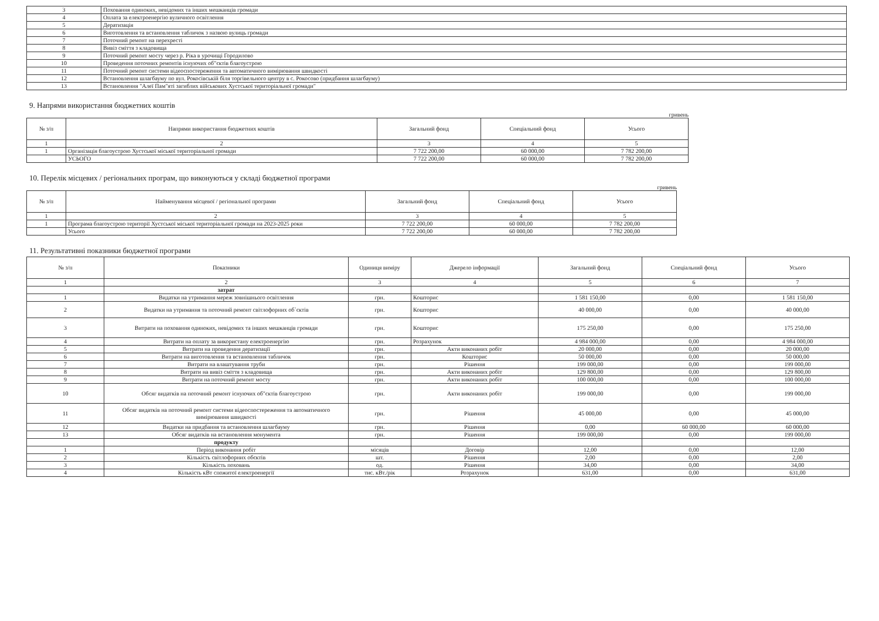| 3 | Поховання одиноких, невідомих та інших мешканців громади |
| 4 | Оплата за електроенергію вуличного освітлення |
| 5 | Дератизація |
| 6 | Виготовлення та встановлення табличок з назвою вулиць громади |
| 7 | Поточний ремонт на перехресті |
| 8 | Вивіз сміття з кладовища |
| 9 | Поточний ремонт мосту через р. Ріка в урочищі Городилово |
| 10 | Проведення поточних ремонтів існуючих об"єктів благоустрою |
| 11 | Поточний ремонт системи відеоспостереження та автоматичного вимірювання швидкості |
| 12 | Встановлення шлагбауму по вул. Рокосівській біля торгівельного центру в с. Рокосово (придбання шлагбауму) |
| 13 | Встановлення "Алеї Пам"яті загиблих військових Хустської територіальної громади" |
9. Напрями використання бюджетних коштів
гривень
| № з/п | Напрями використання бюджетних коштів | Загальний фонд | Спеціальний фонд | Усього |
| --- | --- | --- | --- | --- |
| 1 | 2 | 3 | 4 | 5 |
| 1 | Організація благоустрою Хустської міської територіальної громади | 7 722 200,00 | 60 000,00 | 7 782 200,00 |
| | УСЬОГО | 7 722 200,00 | 60 000,00 | 7 782 200,00 |
10. Перелік місцевих / регіональних програм, що виконуються у складі бюджетної програми
гривень
| № з/п | Найменування місцевої / регіональної програми | Загальний фонд | Спеціальний фонд | Усього |
| --- | --- | --- | --- | --- |
| 1 | 2 | 3 | 4 | 5 |
| 1 | Програма благоустрою території Хустської міської територіальної громади на 2023-2025 роки | 7 722 200,00 | 60 000,00 | 7 782 200,00 |
| | Усього | 7 722 200,00 | 60 000,00 | 7 782 200,00 |
11. Результативні показники бюджетної програми
| № з/п | Показники | Одиниця виміру | Джерело інформації | Загальний фонд | Спеціальний фонд | Усього |
| --- | --- | --- | --- | --- | --- | --- |
| 1 | 2 | 3 | 4 | 5 | 6 | 7 |
| | затрат | | | | | |
| 1 | Видатки на утримання мереж зовнішнього освітлення | грн. | Кошторис | 1 581 150,00 | 0,00 | 1 581 150,00 |
| 2 | Видатки на утримання та поточний ремонт світлофорних об`єктів | грн. | Кошторис | 40 000,00 | 0,00 | 40 000,00 |
| 3 | Витрати на поховання одиноких, невідомих та інших мешканців громади | грн. | Кошторис | 175 250,00 | 0,00 | 175 250,00 |
| 4 | Витрати на оплату за використану електроенергію | грн. | Розрахунок | 4 984 000,00 | 0,00 | 4 984 000,00 |
| 5 | Витрати на проведення дератизації | грн. | Акти виконаних робіт | 20 000,00 | 0,00 | 20 000,00 |
| 6 | Витрати на виготовлення та встановлення табличок | грн. | Кошторис | 50 000,00 | 0,00 | 50 000,00 |
| 7 | Витрати на влаштування труби | грн. | Рішення | 199 000,00 | 0,00 | 199 000,00 |
| 8 | Витрати на вивіз сміття з кладовища | грн. | Акти виконаних робіт | 129 800,00 | 0,00 | 129 800,00 |
| 9 | Витрати на поточний ремонт мосту | грн. | Акти виконаних робіт | 100 000,00 | 0,00 | 100 000,00 |
| 10 | Обсяг видатків на поточний ремонт існуючих об"єктів благоустрою | грн. | Акти виконаних робіт | 199 000,00 | 0,00 | 199 000,00 |
| 11 | Обсяг видатків на поточний ремонт системи відеоспостереження та автоматичного вимірювання швидкості | грн. | Рішення | 45 000,00 | 0,00 | 45 000,00 |
| 12 | Видатки на придбання та встановлення шлагбауму | грн. | Рішення | 0,00 | 60 000,00 | 60 000,00 |
| 13 | Обсяг видатків на встановлення монумента | грн. | Рішення | 199 000,00 | 0,00 | 199 000,00 |
| | продукту | | | | | |
| 1 | Період виконання робіт | місяців | Договір | 12,00 | 0,00 | 12,00 |
| 2 | Кількість світлофорних обєктів | шт. | Рішення | 2,00 | 0,00 | 2,00 |
| 3 | Кількість поховань | од. | Рішення | 34,00 | 0,00 | 34,00 |
| 4 | Кількість кВт спожитої електроенергії | тис. кВт./рік | Розрахунок | 631,00 | 0,00 | 631,00 |